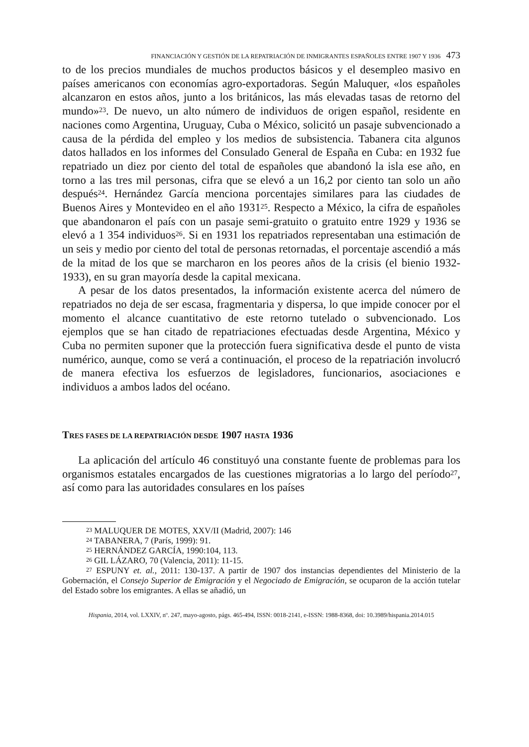FINANCIACIÓN Y GESTIÓN DE LA REPATRIACIÓN DE INMIGRANTES ESPAÑOLES ENTRE 1907 Y 1936 473
to de los precios mundiales de muchos productos básicos y el desempleo masivo en países americanos con economías agro-exportadoras. Según Maluquer, «los españoles alcanzaron en estos años, junto a los británicos, las más elevadas tasas de retorno del mundo»<sup>23</sup>. De nuevo, un alto número de individuos de origen español, residente en naciones como Argentina, Uruguay, Cuba o México, solicitó un pasaje subvencionado a causa de la pérdida del empleo y los medios de subsistencia. Tabanera cita algunos datos hallados en los informes del Consulado General de España en Cuba: en 1932 fue repatriado un diez por ciento del total de españoles que abandonó la isla ese año, en torno a las tres mil personas, cifra que se elevó a un 16,2 por ciento tan solo un año después<sup>24</sup>. Hernández García menciona porcentajes similares para las ciudades de Buenos Aires y Montevideo en el año 1931<sup>25</sup>. Respecto a México, la cifra de españoles que abandonaron el país con un pasaje semi-gratuito o gratuito entre 1929 y 1936 se elevó a 1 354 individuos<sup>26</sup>. Si en 1931 los repatriados representaban una estimación de un seis y medio por ciento del total de personas retornadas, el porcentaje ascendió a más de la mitad de los que se marcharon en los peores años de la crisis (el bienio 1932-1933), en su gran mayoría desde la capital mexicana.
A pesar de los datos presentados, la información existente acerca del número de repatriados no deja de ser escasa, fragmentaria y dispersa, lo que impide conocer por el momento el alcance cuantitativo de este retorno tutelado o subvencionado. Los ejemplos que se han citado de repatriaciones efectuadas desde Argentina, México y Cuba no permiten suponer que la protección fuera significativa desde el punto de vista numérico, aunque, como se verá a continuación, el proceso de la repatriación involucró de manera efectiva los esfuerzos de legisladores, funcionarios, asociaciones e individuos a ambos lados del océano.
TRES FASES DE LA REPATRIACIÓN DESDE 1907 HASTA 1936
La aplicación del artículo 46 constituyó una constante fuente de problemas para los organismos estatales encargados de las cuestiones migratorias a lo largo del período<sup>27</sup>, así como para las autoridades consulares en los países
<sup>23</sup> MALUQUER DE MOTES, XXV/II (Madrid, 2007): 146
<sup>24</sup> TABANERA, 7 (París, 1999): 91.
<sup>25</sup> HERNÁNDEZ GARCÍA, 1990:104, 113.
<sup>26</sup> GIL LÁZARO, 70 (Valencia, 2011): 11-15.
<sup>27</sup> ESPUNY et. al., 2011: 130-137. A partir de 1907 dos instancias dependientes del Ministerio de la Gobernación, el Consejo Superior de Emigración y el Negociado de Emigración, se ocuparon de la acción tutelar del Estado sobre los emigrantes. A ellas se añadió, un
Hispania, 2014, vol. LXXIV, nº. 247, mayo-agosto, págs. 465-494, ISSN: 0018-2141, e-ISSN: 1988-8368, doi: 10.3989/hispania.2014.015